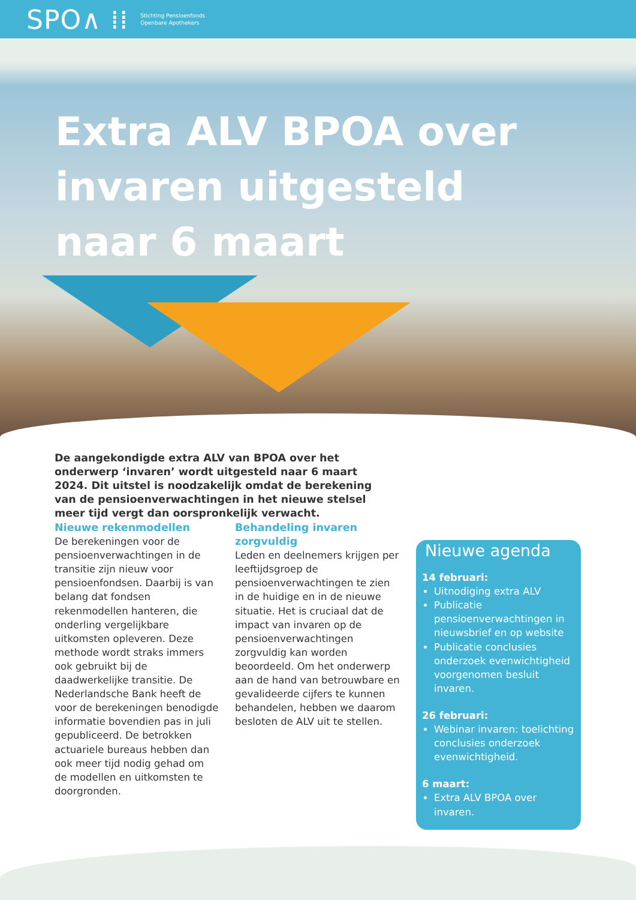SPO∧ ⁞⁞ Stichting Pensioenfonds
Openbare Apothekers
Extra ALV BPOA over
invaren uitgesteld
naar 6 maart
De aangekondigde extra ALV van BPOA over het onderwerp ‘invaren’ wordt uitgesteld naar 6 maart 2024. Dit uitstel is noodzakelijk omdat de berekening van de pensioenverwachtingen in het nieuwe stelsel meer tijd vergt dan oorspronkelijk verwacht.
Nieuwe rekenmodellen
De berekeningen voor de pensioenverwachtingen in de transitie zijn nieuw voor pensioenfondsen. Daarbij is van belang dat fondsen rekenmodellen hanteren, die onderling vergelijkbare uitkomsten opleveren. Deze methode wordt straks immers ook gebruikt bij de daadwerkelijke transitie. De Nederlandsche Bank heeft de voor de berekeningen benodigde informatie bovendien pas in juli gepubliceerd. De betrokken actuariele bureaus hebben dan ook meer tijd nodig gehad om de modellen en uitkomsten te doorgronden.
Behandeling invaren zorgvuldig
Leden en deelnemers krijgen per leeftijdsgroep de pensioenverwachtingen te zien in de huidige en in de nieuwe situatie. Het is cruciaal dat de impact van invaren op de pensioenverwachtingen zorgvuldig kan worden beoordeeld. Om het onderwerp aan de hand van betrouwbare en gevalideerde cijfers te kunnen behandelen, hebben we daarom besloten de ALV uit te stellen.
Nieuwe agenda
14 februari:
Uitnodiging extra ALV
Publicatie pensioenverwachtingen in nieuwsbrief en op website
Publicatie conclusies onderzoek evenwichtigheid voorgenomen besluit invaren.
26 februari:
Webinar invaren: toelichting conclusies onderzoek evenwichtigheid.
6 maart:
Extra ALV BPOA over invaren.